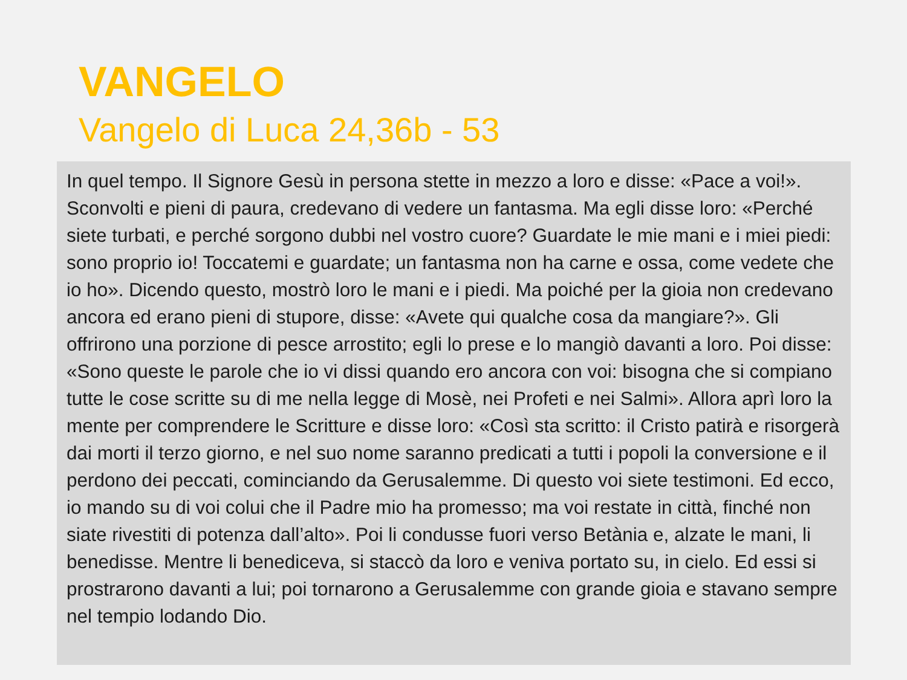VANGELO
Vangelo di Luca 24,36b - 53
In quel tempo. Il Signore Gesù in persona stette in mezzo a loro e disse: «Pace a voi!». Sconvolti e pieni di paura, credevano di vedere un fantasma. Ma egli disse loro: «Perché siete turbati, e perché sorgono dubbi nel vostro cuore? Guardate le mie mani e i miei piedi: sono proprio io! Toccatemi e guardate; un fantasma non ha carne e ossa, come vedete che io ho». Dicendo questo, mostrò loro le mani e i piedi. Ma poiché per la gioia non credevano ancora ed erano pieni di stupore, disse: «Avete qui qualche cosa da mangiare?». Gli offrirono una porzione di pesce arrostito; egli lo prese e lo mangiò davanti a loro. Poi disse: «Sono queste le parole che io vi dissi quando ero ancora con voi: bisogna che si compiano tutte le cose scritte su di me nella legge di Mosè, nei Profeti e nei Salmi». Allora aprì loro la mente per comprendere le Scritture e disse loro: «Così sta scritto: il Cristo patirà e risorgerà dai morti il terzo giorno, e nel suo nome saranno predicati a tutti i popoli la conversione e il perdono dei peccati, cominciando da Gerusalemme. Di questo voi siete testimoni. Ed ecco, io mando su di voi colui che il Padre mio ha promesso; ma voi restate in città, finché non siate rivestiti di potenza dall’alto». Poi li condusse fuori verso Betània e, alzate le mani, li benedisse. Mentre li benediceva, si staccò da loro e veniva portato su, in cielo. Ed essi si prostrarono davanti a lui; poi tornarono a Gerusalemme con grande gioia e stavano sempre nel tempio lodando Dio.